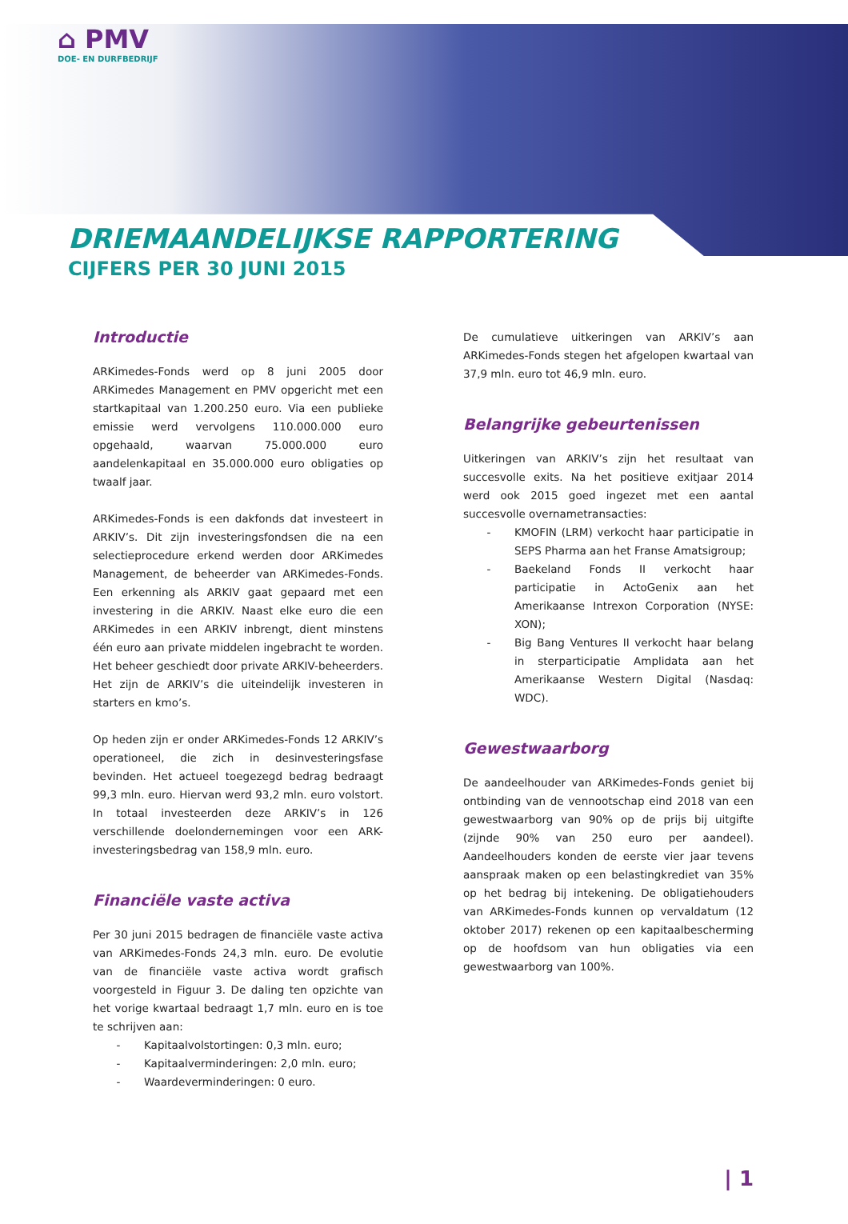⌂ PMV
DOE- EN DURFBEDRIJF
DRIEMAANDELIJKSE RAPPORTERING
CIJFERS PER 30 JUNI 2015
Introductie
ARKimedes-Fonds werd op 8 juni 2005 door ARKimedes Management en PMV opgericht met een startkapitaal van 1.200.250 euro. Via een publieke emissie werd vervolgens 110.000.000 euro opgehaald, waarvan 75.000.000 euro aandelenkapitaal en 35.000.000 euro obligaties op twaalf jaar.
ARKimedes-Fonds is een dakfonds dat investeert in ARKIV’s. Dit zijn investeringsfondsen die na een selectieprocedure erkend werden door ARKimedes Management, de beheerder van ARKimedes-Fonds. Een erkenning als ARKIV gaat gepaard met een investering in die ARKIV. Naast elke euro die een ARKimedes in een ARKIV inbrengt, dient minstens één euro aan private middelen ingebracht te worden. Het beheer geschiedt door private ARKIV-beheerders. Het zijn de ARKIV’s die uiteindelijk investeren in starters en kmo’s.
Op heden zijn er onder ARKimedes-Fonds 12 ARKIV’s operationeel, die zich in desinvesteringsfase bevinden. Het actueel toegezegd bedrag bedraagt 99,3 mln. euro. Hiervan werd 93,2 mln. euro volstort. In totaal investeerden deze ARKIV’s in 126 verschillende doelondernemingen voor een ARK-investeringsbedrag van 158,9 mln. euro.
Financiële vaste activa
Per 30 juni 2015 bedragen de financiële vaste activa van ARKimedes-Fonds 24,3 mln. euro. De evolutie van de financiële vaste activa wordt grafisch voorgesteld in Figuur 3. De daling ten opzichte van het vorige kwartaal bedraagt 1,7 mln. euro en is toe te schrijven aan:
- Kapitaalvolstortingen: 0,3 mln. euro;
- Kapitaalverminderingen: 2,0 mln. euro;
- Waardeverminderingen: 0 euro.
De cumulatieve uitkeringen van ARKIV’s aan ARKimedes-Fonds stegen het afgelopen kwartaal van 37,9 mln. euro tot 46,9 mln. euro.
Belangrijke gebeurtenissen
Uitkeringen van ARKIV’s zijn het resultaat van succesvolle exits. Na het positieve exitjaar 2014 werd ook 2015 goed ingezet met een aantal succesvolle overnametransacties:
- KMOFIN (LRM) verkocht haar participatie in SEPS Pharma aan het Franse Amatsigroup;
- Baekeland Fonds II verkocht haar participatie in ActoGenix aan het Amerikaanse Intrexon Corporation (NYSE: XON);
- Big Bang Ventures II verkocht haar belang in sterparticipatie Amplidata aan het Amerikaanse Western Digital (Nasdaq: WDC).
Gewestwaarborg
De aandeelhouder van ARKimedes-Fonds geniet bij ontbinding van de vennootschap eind 2018 van een gewestwaarborg van 90% op de prijs bij uitgifte (zijnde 90% van 250 euro per aandeel). Aandeelhouders konden de eerste vier jaar tevens aanspraak maken op een belastingkrediet van 35% op het bedrag bij intekening. De obligatiehouders van ARKimedes-Fonds kunnen op vervaldatum (12 oktober 2017) rekenen op een kapitaalbescherming op de hoofdsom van hun obligaties via een gewestwaarborg van 100%.
| 1